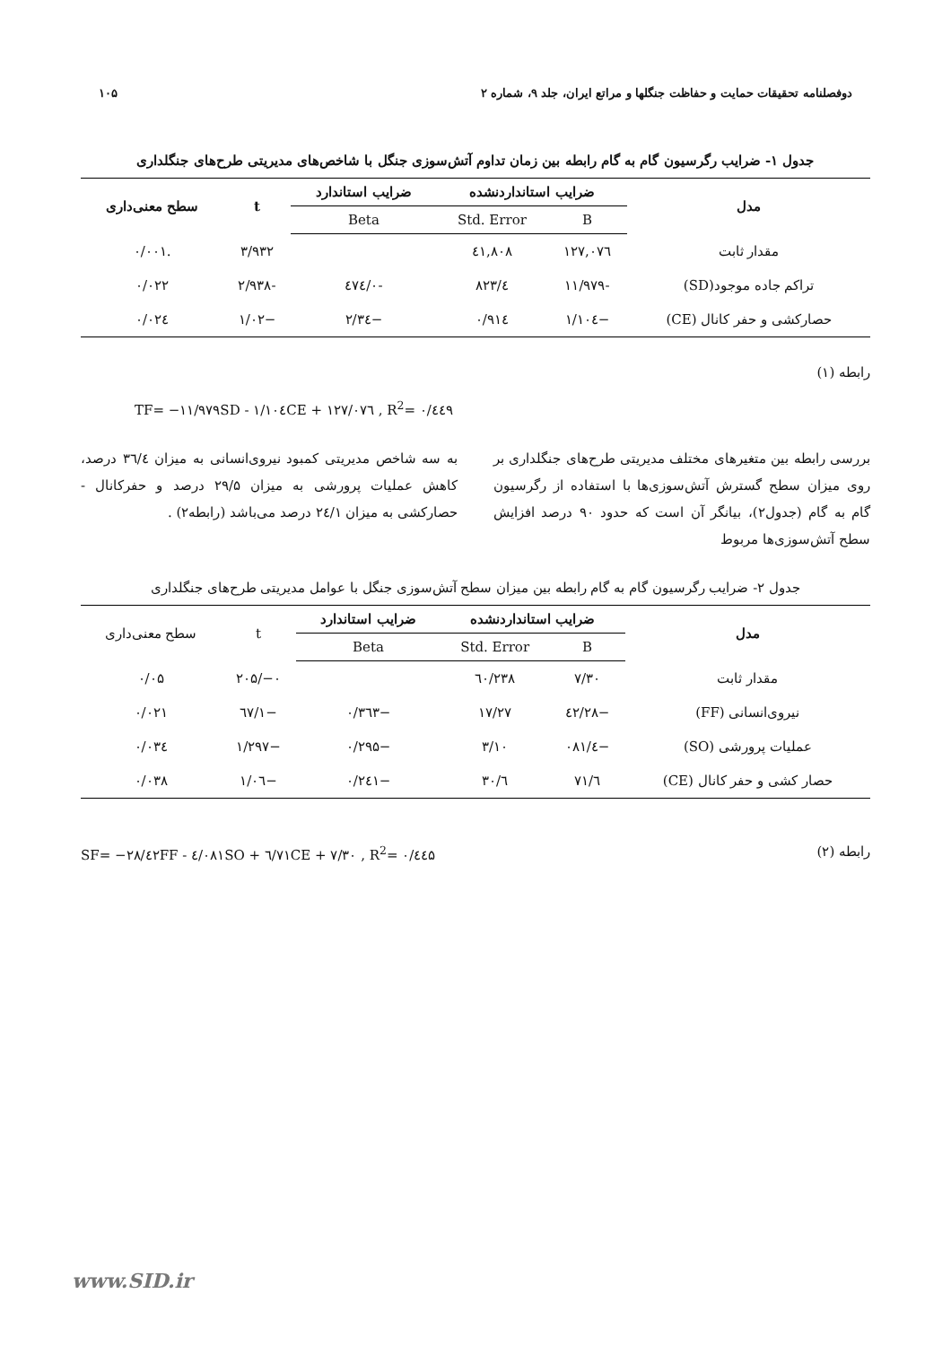دوفصلنامه تحقیقات حمایت و حفاظت جنگلها و مراتع ایران، جلد ۹، شماره ۲ ۱۰۵
جدول ۱- ضرایب رگرسیون گام به گام رابطه بین زمان تداوم آتش‌سوزی جنگل با شاخص‌های مدیریتی طرح‌های جنگلداری
| مدل | ضرایب استانداردنشده | | ضرایب استاندارد | t | سطح معنی‌داری |
| --- | --- | --- | --- | --- | --- |
| | B | Std. Error | Beta | | |
| مقدار ثابت | ۱۲۷,۰۷٦ | ٤۱,۸۰۸ | | ۳/۹۳۲ | .۰/۰۰۱ |
| تراکم جاده موجود(SD) | -۱۱/۹۷۹ | ٤/۸۲۳ | -۰/٤۷٤ | -۲/۹۳۸ | ۰/۰۲۲ |
| حصارکشی و حفر کانال (CE) | −۱/۱۰٤ | ۰/۹۱٤ | −۲/۳٤ | −۱/۰۲ | ۰/۰۲٤ |
رابطه (۱)
TF= −۱۱/۹۷۹SD - ۱/۱۰٤CE + ۱۲۷/۰۷٦ , R<sup>2</sup>= ۰/٤٤۹
بررسی رابطه بین متغیرهای مختلف مدیریتی طرح‌های جنگلداری بر روی میزان سطح گسترش آتش‌سوزی‌ها با استفاده از رگرسیون گام به گام (جدول۲)، بیانگر آن است که حدود ۹۰ درصد افزایش سطح آتش‌سوزی‌ها مربوط
به سه شاخص مدیریتی کمبود نیروی‌انسانی به میزان ۳٦/٤ درصد، کاهش عملیات پرورشی به میزان ۲۹/۵ درصد و حفرکانال - حصارکشی به میزان ۲٤/۱ درصد می‌باشد (رابطه۲) .
جدول ۲- ضرایب رگرسیون گام به گام رابطه بین میزان سطح آتش‌سوزی جنگل با عوامل مدیریتی طرح‌های جنگلداری
| مدل | ضرایب استانداردنشده | | ضرایب استاندارد | t | سطح معنی‌داری |
| --- | --- | --- | --- | --- | --- |
| | B | Std. Error | Beta | | |
| مقدار ثابت | ۷/۳۰ | ۲۳۸/٦۰ | | ۰−/۲۰۵ | ۰/۰۵ |
| نیروی‌انسانی (FF) | −۲۸/٤۲ | ۱۷/۲۷ | −۰/۳٦۳ | −۱/٦۷ | ۰/۰۲۱ |
| عملیات پرورشی (SO) | −٤/۰۸۱ | ۳/۱۰ | −۰/۲۹۵ | −۱/۲۹۷ | ۰/۰۳٤ |
| حصار کشی و حفر کانال (CE) | ٦/۷۱ | ٦/۳۰ | −۰/۲٤۱ | −۱/۰٦ | ۰/۰۳۸ |
رابطه (۲) SF= −۲۸/٤۲FF - ٤/۰۸۱SO + ٦/۷۱CE + ۷/۳۰ , R<sup>2</sup>= ۰/٤٤۵
www.SID.ir